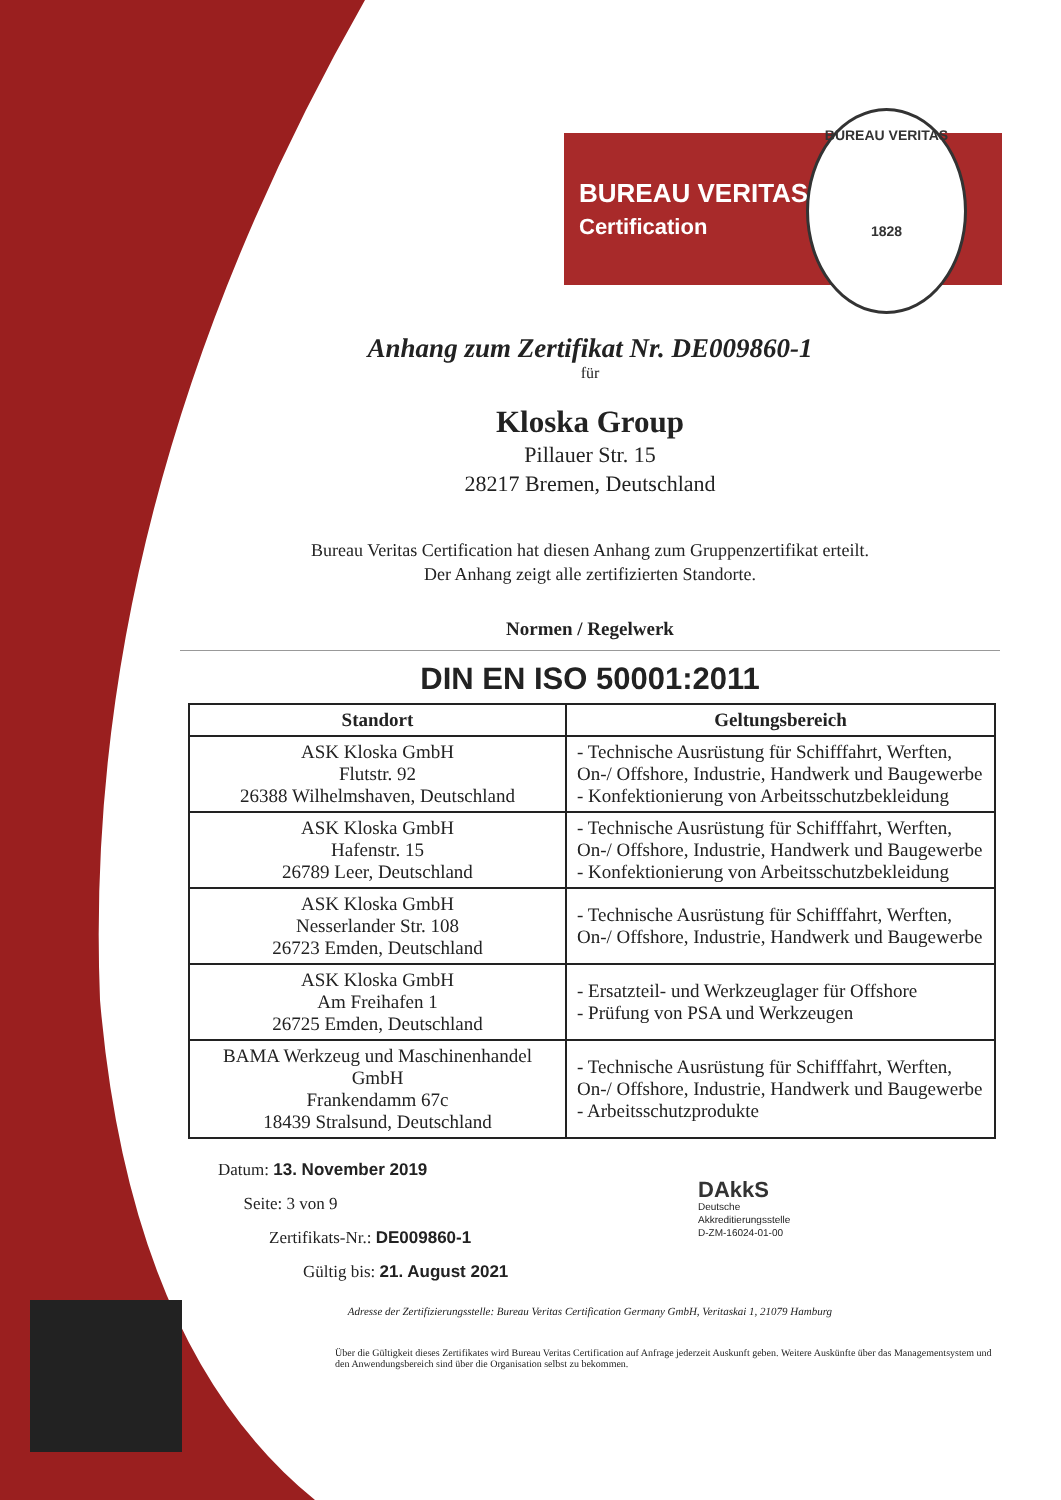BUREAU VERITAS
Certification
BUREAU VERITAS
1828
Anhang zum Zertifikat Nr. DE009860-1
für
Kloska Group
Pillauer Str. 15
28217 Bremen, Deutschland
Bureau Veritas Certification hat diesen Anhang zum Gruppenzertifikat erteilt.
Der Anhang zeigt alle zertifizierten Standorte.
Normen / Regelwerk
DIN EN ISO 50001:2011
| Standort | Geltungsbereich |
| --- | --- |
| ASK Kloska GmbH Flutstr. 92 26388 Wilhelmshaven, Deutschland | - Technische Ausrüstung für Schifffahrt, Werften, On-/ Offshore, Industrie, Handwerk und Baugewerbe - Konfektionierung von Arbeitsschutzbekleidung |
| ASK Kloska GmbH Hafenstr. 15 26789 Leer, Deutschland | - Technische Ausrüstung für Schifffahrt, Werften, On-/ Offshore, Industrie, Handwerk und Baugewerbe - Konfektionierung von Arbeitsschutzbekleidung |
| ASK Kloska GmbH Nesserlander Str. 108 26723 Emden, Deutschland | - Technische Ausrüstung für Schifffahrt, Werften, On-/ Offshore, Industrie, Handwerk und Baugewerbe |
| ASK Kloska GmbH Am Freihafen 1 26725 Emden, Deutschland | - Ersatzteil- und Werkzeuglager für Offshore - Prüfung von PSA und Werkzeugen |
| BAMA Werkzeug und Maschinenhandel GmbH Frankendamm 67c 18439 Stralsund, Deutschland | - Technische Ausrüstung für Schifffahrt, Werften, On-/ Offshore, Industrie, Handwerk und Baugewerbe - Arbeitsschutzprodukte |
Datum: 13. November 2019
Seite: 3 von 9
Zertifikats-Nr.: DE009860-1
Gültig bis: 21. August 2021
DAkkS
Deutsche
Akkreditierungsstelle
D-ZM-16024-01-00
Adresse der Zertifizierungsstelle: Bureau Veritas Certification Germany GmbH, Veritaskai 1, 21079 Hamburg
Über die Gültigkeit dieses Zertifikates wird Bureau Veritas Certification auf Anfrage jederzeit Auskunft geben. Weitere Auskünfte über das Managementsystem und den Anwendungsbereich sind über die Organisation selbst zu bekommen.